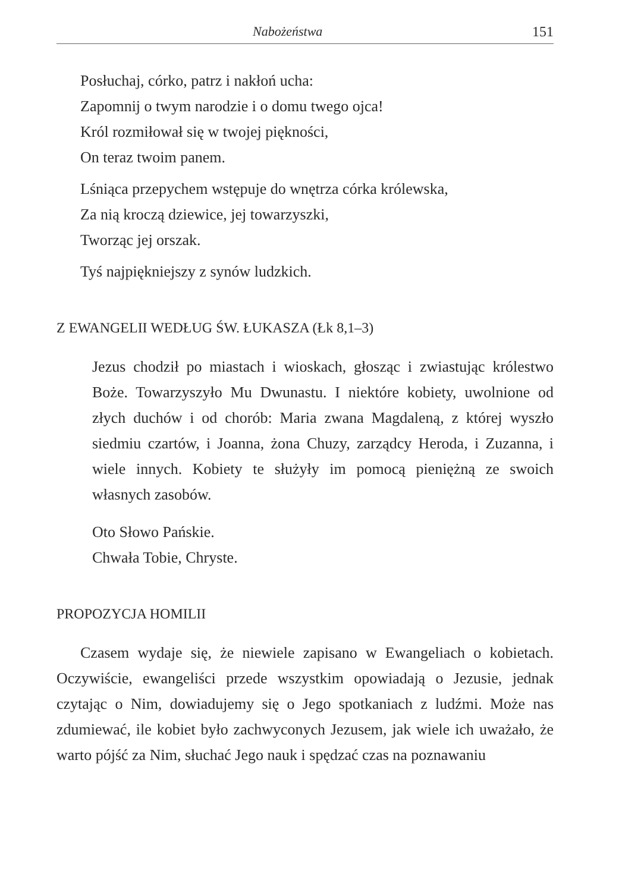Nabożeństwa 151
Posłuchaj, córko, patrz i nakłoń ucha:
Zapomnij o twym narodzie i o domu twego ojca!
Król rozmiłował się w twojej piękności,
On teraz twoim panem.
Lśniąca przepychem wstępuje do wnętrza córka królewska,
Za nią kroczą dziewice, jej towarzyszki,
Tworząc jej orszak.
Tyś najpiękniejszy z synów ludzkich.
Z EWANGELII WEDŁUG ŚW. ŁUKASZA (Łk 8,1–3)
Jezus chodził po miastach i wioskach, głosząc i zwiastując królestwo Boże. Towarzyszyło Mu Dwunastu. I niektóre kobiety, uwolnione od złych duchów i od chorób: Maria zwana Magdaleną, z której wyszło siedmiu czartów, i Joanna, żona Chuzy, zarządcy Heroda, i Zuzanna, i wiele innych. Kobiety te służyły im pomocą pieniężną ze swoich własnych zasobów.
Oto Słowo Pańskie.
Chwała Tobie, Chryste.
PROPOZYCJA HOMILII
Czasem wydaje się, że niewiele zapisano w Ewangeliach o kobietach. Oczywiście, ewangeliści przede wszystkim opowiadają o Jezusie, jednak czytając o Nim, dowiadujemy się o Jego spotkaniach z ludźmi. Może nas zdumiewać, ile kobiet było zachwyconych Jezusem, jak wiele ich uważało, że warto pójść za Nim, słuchać Jego nauk i spędzać czas na poznawaniu